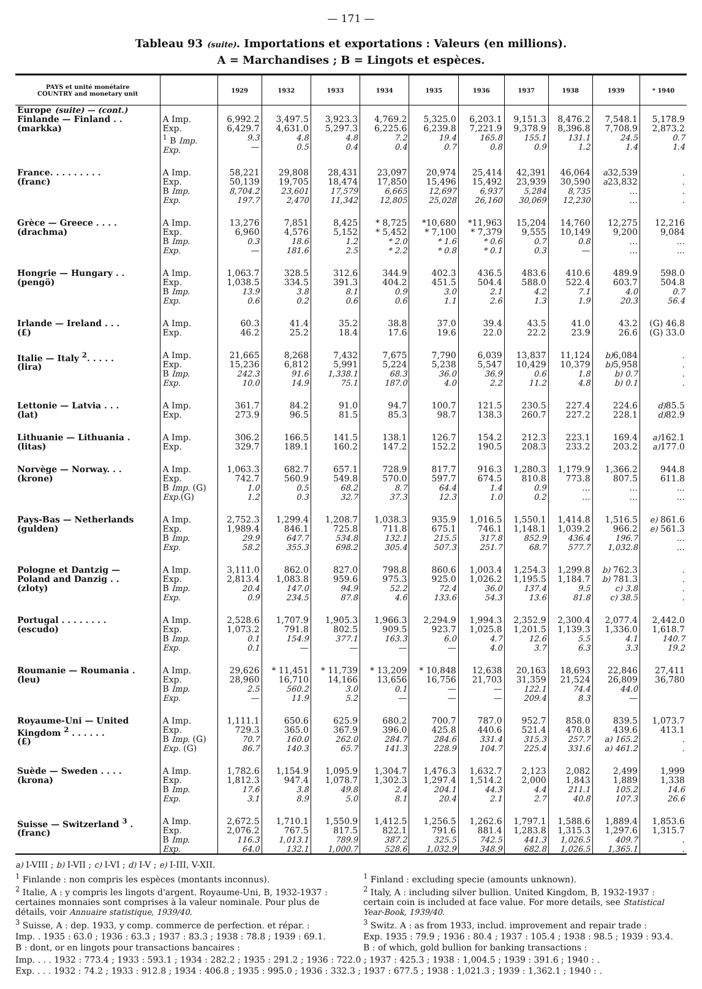— 171 —
Tableau 93 (suite). Importations et exportations : Valeurs (en millions).
A = Marchandises ; B = Lingots et espèces.
| PAYS et unité monétaire COUNTRY and monetary unit | | 1929 | 1932 | 1933 | 1934 | 1935 | 1936 | 1937 | 1938 | 1939 | * 1940 |
| --- | --- | --- | --- | --- | --- | --- | --- | --- | --- | --- | --- |
| Europe (suite) — (cont.) | | | | | | | | | | | |
| Finlande — Finland . . (markka) | A Imp. Exp. <sup>1</sup> B Imp. Exp. | 6,992.2 6,429.7 9.3 — | 3,497.5 4,631.0 4.8 0.5 | 3,923.3 5,297.3 4.8 0.4 | 4,769.2 6,225.6 7.2 0.4 | 5,325.0 6,239.8 19.4 0.7 | 6,203.1 7,221.9 165.8 0.8 | 9,151.3 9,378.9 155.1 0.9 | 8,476.2 8,396.8 131.1 1.2 | 7,548.1 7,708.9 24.5 1.4 | 5,178.9 2,873.2 0.7 1.4 |
| France. . . . . . . . . (franc) | A Imp. Exp. B Imp. Exp. | 58,221 50,139 8,704.2 197.7 | 29,808 19,705 23,601 2,470 | 28,431 18,474 17,579 11,342 | 23,097 17,850 6,665 12,805 | 20,974 15,496 12,697 25,028 | 25,414 15,492 6,937 26,160 | 42,391 23,939 5,284 30,069 | 46,064 30,590 8,735 12,230 | a 32,539 a 23,832 ... ... | . . . . |
| Grèce — Greece . . . . (drachma) | A Imp. Exp. B Imp. Exp. | 13,276 6,960 0.3 — | 7,851 4,576 18.6 181.6 | 8,425 5,152 1.2 2.5 | * 8,725 * 5,452 * 2.0 * 2.2 | *10,680 * 7,100 * 1.6 * 0.8 | *11,963 * 7,379 * 0.6 * 0.1 | 15,204 9,555 0.7 0.3 | 14,760 10,149 0.8 — | 12,275 9,200 ... ... | 12,216 9,084 ... ... |
| Hongrie — Hungary . . (pengö) | A Imp. Exp. B Imp. Exp. | 1,063.7 1,038.5 13.9 0.6 | 328.5 334.5 3.8 0.2 | 312.6 391.3 8.1 0.6 | 344.9 404.2 0.9 0.6 | 402.3 451.5 3.0 1.1 | 436.5 504.4 2.1 2.6 | 483.6 588.0 4.2 1.3 | 410.6 522.4 7.1 1.9 | 489.9 603.7 4.0 20.3 | 598.0 504.8 0.7 56.4 |
| Irlande — Ireland . . . (£) | A Imp. Exp. | 60.3 46.2 | 41.4 25.2 | 35.2 18.4 | 38.8 17.6 | 37.0 19.6 | 39.4 22.0 | 43.5 22.2 | 41.0 23.9 | 43.2 26.6 | (G) 46.8 (G) 33.0 |
| Italie — Italy <sup>2</sup>. . . . . (lira) | A Imp. Exp. B Imp. Exp. | 21,665 15,236 242.3 10.0 | 8,268 6,812 91.6 14.9 | 7,432 5,991 1,338.1 75.1 | 7,675 5,224 68.3 187.0 | 7,790 5,238 36.0 4.0 | 6,039 5,547 36.9 2.2 | 13,837 10,429 0.6 11.2 | 11,124 10,379 1.8 4.8 | b) 6,084 b) 5,958 b) 0.7 b) 0.1 | . . . . |
| Lettonie — Latvia . . . (lat) | A Imp. Exp. | 361.7 273.9 | 84.2 96.5 | 91.0 81.5 | 94.7 85.3 | 100.7 98.7 | 121.5 138.3 | 230.5 260.7 | 227.4 227.2 | 224.6 228.1 | d) 85.5 d) 82.9 |
| Lithuanie — Lithuania . (litas) | A Imp. Exp. | 306.2 329.7 | 166.5 189.1 | 141.5 160.2 | 138.1 147.2 | 126.7 152.2 | 154.2 190.5 | 212.3 208.3 | 223.1 233.2 | 169.4 203.2 | a) 162.1 a) 177.0 |
| Norvège — Norway. . . (krone) | A Imp. Exp. B Imp. (G) Exp. (G) | 1,063.3 742.7 1.0 1.2 | 682.7 560.9 0.5 0.3 | 657.1 549.8 68.2 32.7 | 728.9 570.0 8.7 37.3 | 817.7 597.7 64.4 12.3 | 916.3 674.5 1.4 1.0 | 1,280.3 810.8 0.9 0.2 | 1,179.9 773.8 ... ... | 1,366.2 807.5 ... ... | 944.8 611.8 ... ... |
| Pays-Bas — Netherlands (gulden) | A Imp. Exp. B Imp. Exp. | 2,752.3 1,989.4 29.9 58.2 | 1,299.4 846.1 647.7 355.3 | 1,208.7 725.8 534.8 698.2 | 1,038.3 711.8 132.1 305.4 | 935.9 675.1 215.5 507.3 | 1,016.5 746.1 317.8 251.7 | 1,550.1 1,148.1 852.9 68.7 | 1,414.8 1,039.2 436.4 577.7 | 1,516.5 966.2 196.7 1,032.8 | e) 861.6 e) 561.3 ... ... |
| Pologne et Dantzig — Poland and Danzig . . (zloty) | A Imp. Exp. B Imp. Exp. | 3,111.0 2,813.4 20.4 0.9 | 862.0 1,083.8 147.0 234.5 | 827.0 959.6 94.9 87.8 | 798.8 975.3 52.2 4.6 | 860.6 925.0 72.4 133.6 | 1,003.4 1,026.2 36.0 54.3 | 1,254.3 1,195.5 137.4 13.6 | 1,299.8 1,184.7 9.5 81.8 | b) 762.3 b) 781.3 c) 3.8 c) 38.5 | . . . . |
| Portugal . . . . . . . . (escudo) | A Imp. Exp. B Imp. Exp. | 2,528.6 1,073.2 0.1 0.1 | 1,707.9 791.8 154.9 — | 1,905.3 802.5 377.1 — | 1,966.3 909.5 163.3 — | 2,294.9 923.7 6.0 — | 1,994.3 1,025.8 4.7 4.0 | 2,352.9 1,201.5 12.6 3.7 | 2,300.4 1,139.3 5.5 6.3 | 2,077.4 1,336.0 4.1 3.3 | 2,442.0 1,618.7 140.7 19.2 |
| Roumanie — Roumania . (leu) | A Imp. Exp. B Imp. Exp. | 29,626 28,960 2.5 — | * 11,451 16,710 560.2 11.9 | * 11,739 14,166 3.0 5.2 | * 13,209 13,656 0.1 — | * 10,848 16,756 — — | 12,638 21,703 — — | 20,163 31,359 122.1 209.4 | 18,693 21,524 74.4 8.3 | 22,846 26,809 44.0 — | 27,411 36,780 |
| Royaume-Uni — United Kingdom <sup>2</sup> . . . . . . (£) | A Imp. Exp. B Imp. (G) Exp. (G) | 1,111.1 729.3 70.7 86.7 | 650.6 365.0 160.0 140.3 | 625.9 367.9 262.0 65.7 | 680.2 396.0 284.7 141.3 | 700.7 425.8 284.6 228.9 | 787.0 440.6 331.4 104.7 | 952.7 521.4 315.3 225.4 | 858.0 470.8 257.7 331.6 | 839.5 439.6 a) 165.2 a) 461.2 | 1,073.7 413.1 . . |
| Suède — Sweden . . . . (krona) | A Imp. Exp. B Imp. Exp. | 1,782.6 1,812.3 17.6 3.1 | 1,154.9 947.4 3.8 8.9 | 1,095.9 1,078.7 49.8 5.0 | 1,304.7 1,302.3 2.4 8.1 | 1,476.3 1,297.4 204.1 20.4 | 1,632.7 1,514.2 44.3 2.1 | 2,123 2,000 4.4 2.7 | 2,082 1,843 211.1 40.8 | 2,499 1,889 105.2 107.3 | 1,999 1,338 14.6 26.6 |
| Suisse — Switzerland <sup>3</sup> . (franc) | A Imp. Exp. B Imp. Exp. | 2,672.5 2,076.2 116.3 64.0 | 1,710.1 767.5 1,013.1 132.1 | 1,550.9 817.5 789.9 1,000.7 | 1,412.5 822.1 387.2 528.6 | 1,256.5 791.6 325.5 1,032.9 | 1,262.6 881.4 742.5 348.9 | 1,797.1 1,283.8 441.3 682.8 | 1,588.6 1,315.3 1,026.5 1,026.5 | 1,889.4 1,297.6 409.7 1,365.1 | 1,853.6 1,315.7 . . |
a) I-VIII ; b) I-VII ; c) I-VI ; d) I-V ; e) I-III, V-XII.
<sup>1</sup> Finlande : non compris les espèces (montants inconnus).
<sup>2</sup> Italie, A : y compris les lingots d'argent. Royaume-Uni, B, 1932-1937 : certaines monnaies sont comprises à la valeur nominale. Pour plus de détails, voir Annuaire statistique, 1939/40.
<sup>3</sup> Suisse, A : dep. 1933, y comp. commerce de perfection. et répar. :
Imp. . 1935 : 63.0 ; 1936 : 63.3 ; 1937 : 83.3 ; 1938 : 78.8 ; 1939 : 69.1.
B : dont, or en lingots pour transactions bancaires :
<sup>1</sup> Finland : excluding specie (amounts unknown).
<sup>2</sup> Italy, A : including silver bullion. United Kingdom, B, 1932-1937 : certain coin is included at face value. For more details, see Statistical Year-Book, 1939/40.
<sup>3</sup> Switz. A : as from 1933, includ. improvement and repair trade :
Exp. 1935 : 79.9 ; 1936 : 80.4 ; 1937 : 105.4 ; 1938 : 98.5 ; 1939 : 93.4.
B : of which, gold bullion for banking transactions :
Imp. . . . 1932 : 773.4 ; 1933 : 593.1 ; 1934 : 282.2 ; 1935 : 291.2 ; 1936 : 722.0 ; 1937 : 425.3 ; 1938 : 1,004.5 ; 1939 : 391.6 ; 1940 : .
Exp. . . . 1932 : 74.2 ; 1933 : 912.8 ; 1934 : 406.8 ; 1935 : 995.0 ; 1936 : 332.3 ; 1937 : 677.5 ; 1938 : 1,021.3 ; 1939 : 1,362.1 ; 1940 : .